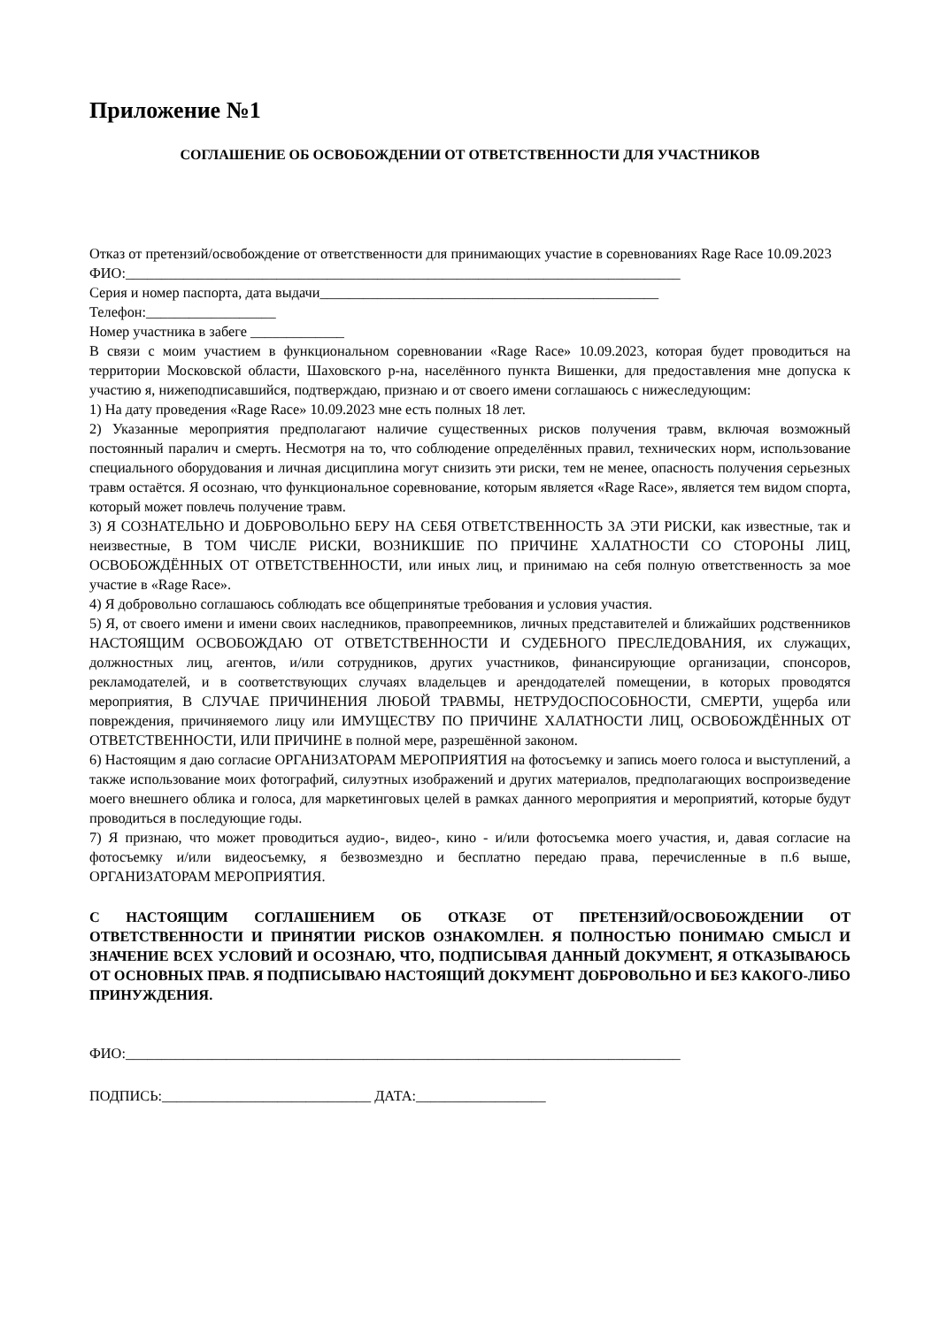Приложение №1
СОГЛАШЕНИЕ ОБ ОСВОБОЖДЕНИИ ОТ ОТВЕТСТВЕННОСТИ ДЛЯ УЧАСТНИКОВ
Отказ от претензий/освобождение от ответственности для принимающих участие в соревнованиях Rage Race 10.09.2023
ФИО:_____________________________________________________________________________
Серия и номер паспорта, дата выдачи_______________________________________________
Телефон:__________________
Номер участника в забеге _____________
В связи с моим участием в функциональном соревновании «Rage Race» 10.09.2023, которая будет проводиться на территории Московской области, Шаховского р-на, населённого пункта Вишенки, для предоставления мне допуска к участию я, нижеподписавшийся, подтверждаю, признаю и от своего имени соглашаюсь с нижеследующим:
1) На дату проведения «Rage Race» 10.09.2023 мне есть полных 18 лет.
2) Указанные мероприятия предполагают наличие существенных рисков получения травм, включая возможный постоянный паралич и смерть. Несмотря на то, что соблюдение определённых правил, технических норм, использование специального оборудования и личная дисциплина могут снизить эти риски, тем не менее, опасность получения серьезных травм остаётся. Я осознаю, что функциональное соревнование, которым является «Rage Race», является тем видом спорта, который может повлечь получение травм.
3) Я СОЗНАТЕЛЬНО И ДОБРОВОЛЬНО БЕРУ НА СЕБЯ ОТВЕТСТВЕННОСТЬ ЗА ЭТИ РИСКИ, как известные, так и неизвестные, В ТОМ ЧИСЛЕ РИСКИ, ВОЗНИКШИЕ ПО ПРИЧИНЕ ХАЛАТНОСТИ СО СТОРОНЫ ЛИЦ, ОСВОБОЖДЁННЫХ ОТ ОТВЕТСТВЕННОСТИ, или иных лиц, и принимаю на себя полную ответственность за мое участие в «Rage Race».
4) Я добровольно соглашаюсь соблюдать все общепринятые требования и условия участия.
5) Я, от своего имени и имени своих наследников, правопреемников, личных представителей и ближайших родственников НАСТОЯЩИМ ОСВОБОЖДАЮ ОТ ОТВЕТСТВЕННОСТИ И СУДЕБНОГО ПРЕСЛЕДОВАНИЯ, их служащих, должностных лиц, агентов, и/или сотрудников, других участников, финансирующие организации, спонсоров, рекламодателей, и в соответствующих случаях владельцев и арендодателей помещении, в которых проводятся мероприятия, В СЛУЧАЕ ПРИЧИНЕНИЯ ЛЮБОЙ ТРАВМЫ, НЕТРУДОСПОСОБНОСТИ, СМЕРТИ, ущерба или повреждения, причиняемого лицу или ИМУЩЕСТВУ ПО ПРИЧИНЕ ХАЛАТНОСТИ ЛИЦ, ОСВОБОЖДЁННЫХ ОТ ОТВЕТСТВЕННОСТИ, ИЛИ ПРИЧИНЕ в полной мере, разрешённой законом.
6) Настоящим я даю согласие ОРГАНИЗАТОРАМ МЕРОПРИЯТИЯ на фотосъемку и запись моего голоса и выступлений, а также использование моих фотографий, силуэтных изображений и других материалов, предполагающих воспроизведение моего внешнего облика и голоса, для маркетинговых целей в рамках данного мероприятия и мероприятий, которые будут проводиться в последующие годы.
7) Я признаю, что может проводиться аудио-, видео-, кино - и/или фотосъемка моего участия, и, давая согласие на фотосъемку и/или видеосъемку, я безвозмездно и бесплатно передаю права, перечисленные в п.6 выше, ОРГАНИЗАТОРАМ МЕРОПРИЯТИЯ.
С НАСТОЯЩИМ СОГЛАШЕНИЕМ ОБ ОТКАЗЕ ОТ ПРЕТЕНЗИЙ/ОСВОБОЖДЕНИИ ОТ ОТВЕТСТВЕННОСТИ И ПРИНЯТИИ РИСКОВ ОЗНАКОМЛЕН. Я ПОЛНОСТЬЮ ПОНИМАЮ СМЫСЛ И ЗНАЧЕНИЕ ВСЕХ УСЛОВИЙ И ОСОЗНАЮ, ЧТО, ПОДПИСЫВАЯ ДАННЫЙ ДОКУМЕНТ, Я ОТКАЗЫВАЮСЬ ОТ ОСНОВНЫХ ПРАВ. Я ПОДПИСЫВАЮ НАСТОЯЩИЙ ДОКУМЕНТ ДОБРОВОЛЬНО И БЕЗ КАКОГО-ЛИБО ПРИНУЖДЕНИЯ.
ФИО:_____________________________________________________________________________
ПОДПИСЬ:_____________________________ ДАТА:__________________